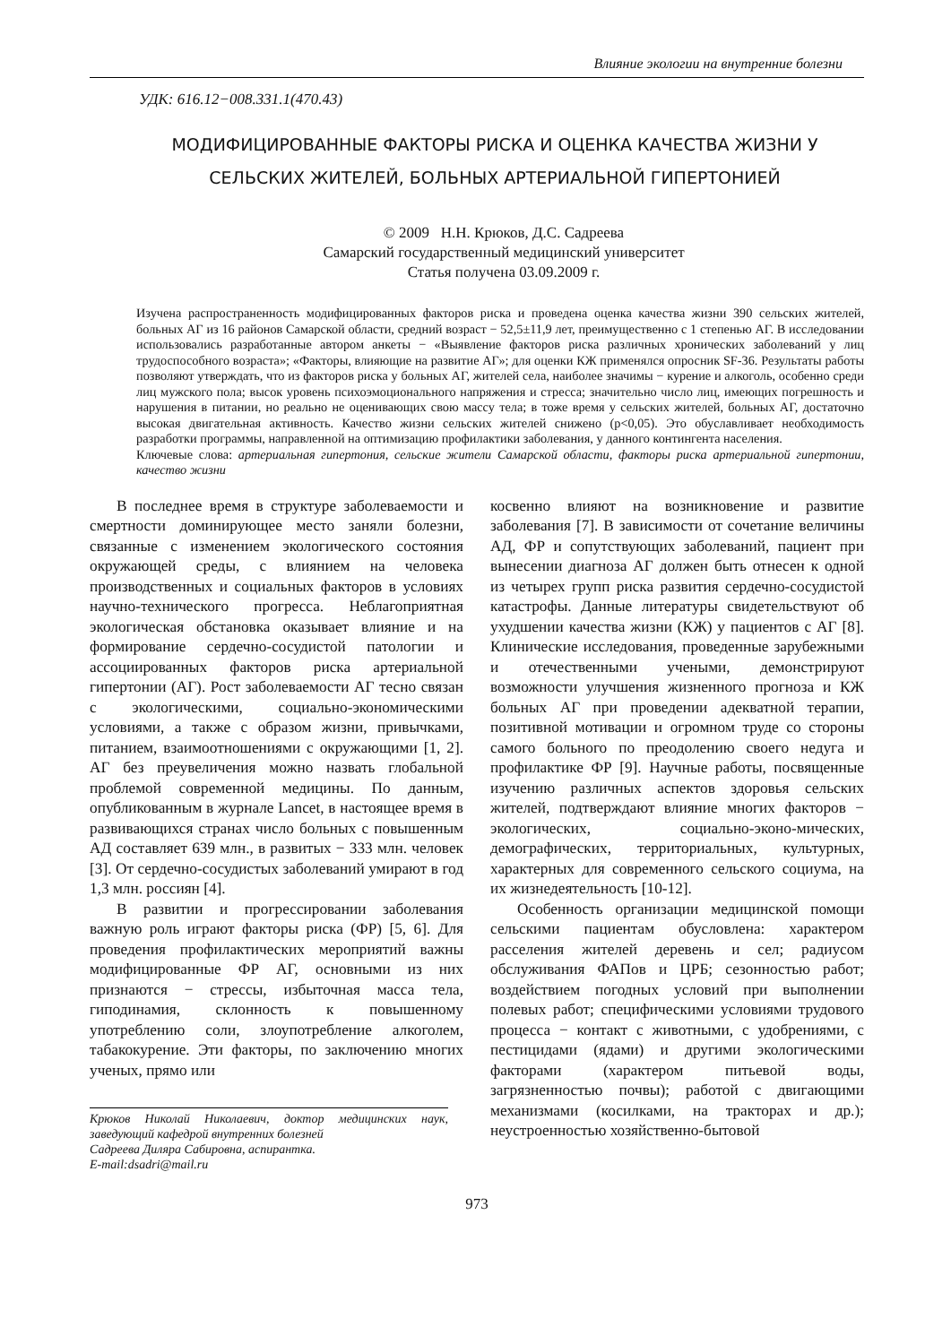Влияние экологии на внутренние болезни
УДК: 616.12−008.331.1(470.43)
МОДИФИЦИРОВАННЫЕ ФАКТОРЫ РИСКА И ОЦЕНКА КАЧЕСТВА ЖИЗНИ У СЕЛЬСКИХ ЖИТЕЛЕЙ, БОЛЬНЫХ АРТЕРИАЛЬНОЙ ГИПЕРТОНИЕЙ
© 2009 Н.Н. Крюков, Д.С. Садреева
Самарский государственный медицинский университет
Статья получена 03.09.2009 г.
Изучена распространенность модифицированных факторов риска и проведена оценка качества жизни 390 сельских жителей, больных АГ из 16 районов Самарской области, средний возраст − 52,5±11,9 лет, преимущественно с 1 степенью АГ. В исследовании использовались разработанные автором анкеты − «Выявление факторов риска различных хронических заболеваний у лиц трудоспособного возраста»; «Факторы, влияющие на развитие АГ»; для оценки КЖ применялся опросник SF-36. Результаты работы позволяют утверждать, что из факторов риска у больных АГ, жителей села, наиболее значимы − курение и алкоголь, особенно среди лиц мужского пола; высок уровень психоэмоционального напряжения и стресса; значительно число лиц, имеющих погрешность и нарушения в питании, но реально не оценивающих свою массу тела; в тоже время у сельских жителей, больных АГ, достаточно высокая двигательная активность. Качество жизни сельских жителей снижено (p<0,05). Это обуславливает необходимость разработки программы, направленной на оптимизацию профилактики заболевания, у данного контингента населения.
Ключевые слова: артериальная гипертония, сельские жители Самарской области, факторы риска артериальной гипертонии, качество жизни
В последнее время в структуре заболеваемости и смертности доминирующее место заняли болезни, связанные с изменением экологического состояния окружающей среды, с влиянием на человека производственных и социальных факторов в условиях научно-технического прогресса. Неблагоприятная экологическая обстановка оказывает влияние и на формирование сердечно-сосудистой патологии и ассоциированных факторов риска артериальной гипертонии (АГ). Рост заболеваемости АГ тесно связан с экологическими, социально-экономическими условиями, а также с образом жизни, привычками, питанием, взаимоотношениями с окружающими [1, 2]. АГ без преувеличения можно назвать глобальной проблемой современной медицины. По данным, опубликованным в журнале Lancet, в настоящее время в развивающихся странах число больных с повышенным АД составляет 639 млн., в развитых − 333 млн. человек [3]. От сердечно-сосудистых заболеваний умирают в год 1,3 млн. россиян [4].
В развитии и прогрессировании заболевания важную роль играют факторы риска (ФР) [5, 6]. Для проведения профилактических мероприятий важны модифицированные ФР АГ, основными из них признаются − стрессы, избыточная масса тела, гиподинамия, склонность к повышенному употреблению соли, злоупотребление алкоголем, табакокурение. Эти факторы, по заключению многих ученых, прямо или
Крюков Николай Николаевич, доктор медицинских наук, заведующий кафедрой внутренних болезней
Садреева Диляра Сабировна, аспирантка.
E-mail:dsadri@mail.ru
косвенно влияют на возникновение и развитие заболевания [7]. В зависимости от сочетание величины АД, ФР и сопутствующих заболеваний, пациент при вынесении диагноза АГ должен быть отнесен к одной из четырех групп риска развития сердечно-сосудистой катастрофы. Данные литературы свидетельствуют об ухудшении качества жизни (КЖ) у пациентов с АГ [8]. Клинические исследования, проведенные зарубежными и отечественными учеными, демонстрируют возможности улучшения жизненного прогноза и КЖ больных АГ при проведении адекватной терапии, позитивной мотивации и огромном труде со стороны самого больного по преодолению своего недуга и профилактике ФР [9]. Научные работы, посвященные изучению различных аспектов здоровья сельских жителей, подтверждают влияние многих факторов − экологических, социально-эконо-мических, демографических, территориальных, культурных, характерных для современного сельского социума, на их жизнедеятельность [10-12].
Особенность организации медицинской помощи сельскими пациентам обусловлена: характером расселения жителей деревень и сел; радиусом обслуживания ФАПов и ЦРБ; сезонностью работ; воздействием погодных условий при выполнении полевых работ; специфическими условиями трудового процесса − контакт с животными, с удобрениями, с пестицидами (ядами) и другими экологическими факторами (характером питьевой воды, загрязненностью почвы); работой с двигающими механизмами (косилками, на тракторах и др.); неустроенностью хозяйственно-бытовой
973